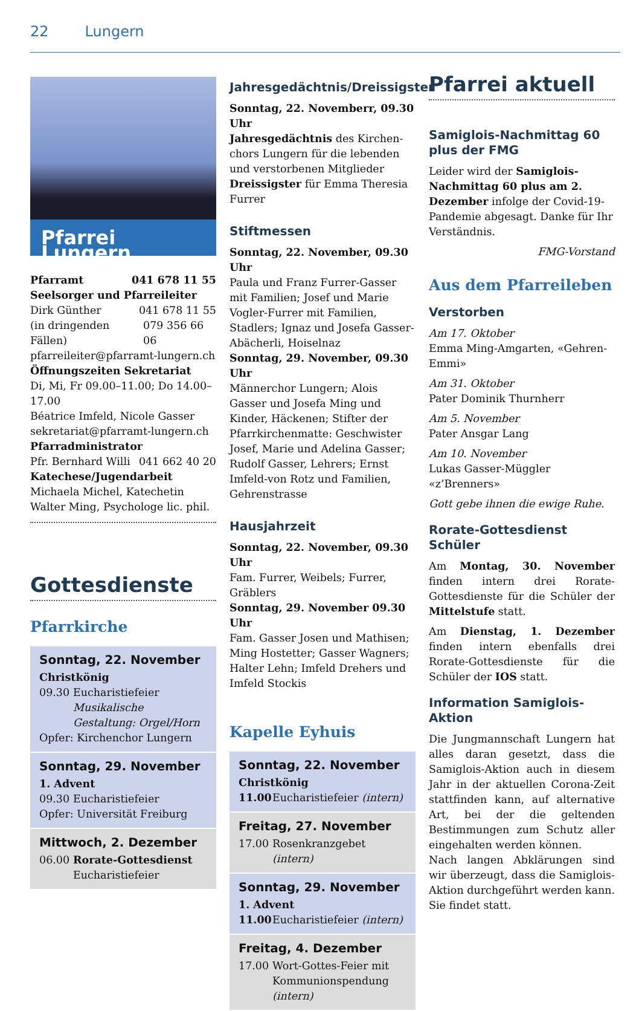22 Lungern
Pfarrei Lungern
Pfarramt 041 678 11 55
Seelsorger und Pfarreileiter
Dirk Günther 041 678 11 55
(in dringenden Fällen) 079 356 66 06
pfarreileiter@pfarramt-lungern.ch
Öffnungszeiten Sekretariat
Di, Mi, Fr 09.00–11.00; Do 14.00–17.00
Béatrice Imfeld, Nicole Gasser
sekretariat@pfarramt-lungern.ch
Pfarradministrator
Pfr. Bernhard Willi 041 662 40 20
Katechese/Jugendarbeit
Michaela Michel, Katechetin
Walter Ming, Psychologe lic. phil.
Gottesdienste
Pfarrkirche
Sonntag, 22. November
Christkönig
09.30 Eucharistiefeier
Musikalische Gestaltung: Orgel/Horn
Opfer: Kirchenchor Lungern
Sonntag, 29. November
1. Advent
09.30 Eucharistiefeier
Opfer: Universität Freiburg
Mittwoch, 2. Dezember
06.00 Rorate-Gottesdienst
Eucharistiefeier
Jahresgedächtnis/Dreissigster
Sonntag, 22. Novemberr, 09.30 Uhr
Jahresgedächtnis des Kirchen­chors Lungern für die lebenden und verstorbenen Mitglieder
Dreissigster für Emma Theresia Furrer
Stiftmessen
Sonntag, 22. November, 09.30 Uhr
Paula und Franz Furrer-Gasser mit Familien; Josef und Marie Vogler-Furrer mit Familien, Stadlers; Ignaz und Josefa Gasser-Abächerli, Hoiselnaz
Sonntag, 29. November, 09.30 Uhr
Männerchor Lungern; Alois Gasser und Josefa Ming und Kinder, Häckenen; Stifter der Pfarrkirchen­matte: Geschwister Josef, Marie und Adelina Gasser; Rudolf Gasser, Lehrers; Ernst Imfeld-von Rotz und Familien, Gehrenstrasse
Hausjahrzeit
Sonntag, 22. November, 09.30 Uhr
Fam. Furrer, Weibels; Furrer, Gräblers
Sonntag, 29. November 09.30 Uhr
Fam. Gasser Josen und Mathisen; Ming Hostetter; Gasser Wagners; Halter Lehn; Imfeld Drehers und Imfeld Stockis
Kapelle Eyhuis
Sonntag, 22. November
Christkönig
11.00 Eucharistiefeier (intern)
Freitag, 27. November
17.00 Rosenkranzgebet (intern)
Sonntag, 29. November
1. Advent
11.00 Eucharistiefeier (intern)
Freitag, 4. Dezember
17.00 Wort-Gottes-Feier mit Kommunionspendung (intern)
Pfarrei aktuell
Samiglois-Nachmittag 60 plus der FMG
Leider wird der Samiglois-Nachmit­tag 60 plus am 2. Dezember infolge der Covid-19-Pandemie abgesagt. Danke für Ihr Verständnis.
FMG-Vorstand
Aus dem Pfarreileben
Verstorben
Am 17. Oktober
Emma Ming-Amgarten, «Gehren-Emmi»
Am 31. Oktober
Pater Dominik Thurnherr
Am 5. November
Pater Ansgar Lang
Am 10. November
Lukas Gasser-Müggler «z’Brenners»
Gott gebe ihnen die ewige Ruhe.
Rorate-Gottesdienst Schüler
Am Montag, 30. November finden intern drei Rorate-Gottesdienste für die Schüler der Mittelstufe statt.
Am Dienstag, 1. Dezember finden intern ebenfalls drei Rorate-Gottes­dienste für die Schüler der IOS statt.
Information Samiglois-Aktion
Die Jungmannschaft Lungern hat al­les daran gesetzt, dass die Samiglois-Aktion auch in diesem Jahr in der ak­tuellen Corona-Zeit stattfinden kann, auf alternative Art, bei der die gelten­den Bestimmungen zum Schutz aller eingehalten werden können.
Nach langen Abklärungen sind wir überzeugt, dass die Samiglois-Aktion durchgeführt werden kann. Sie findet statt.